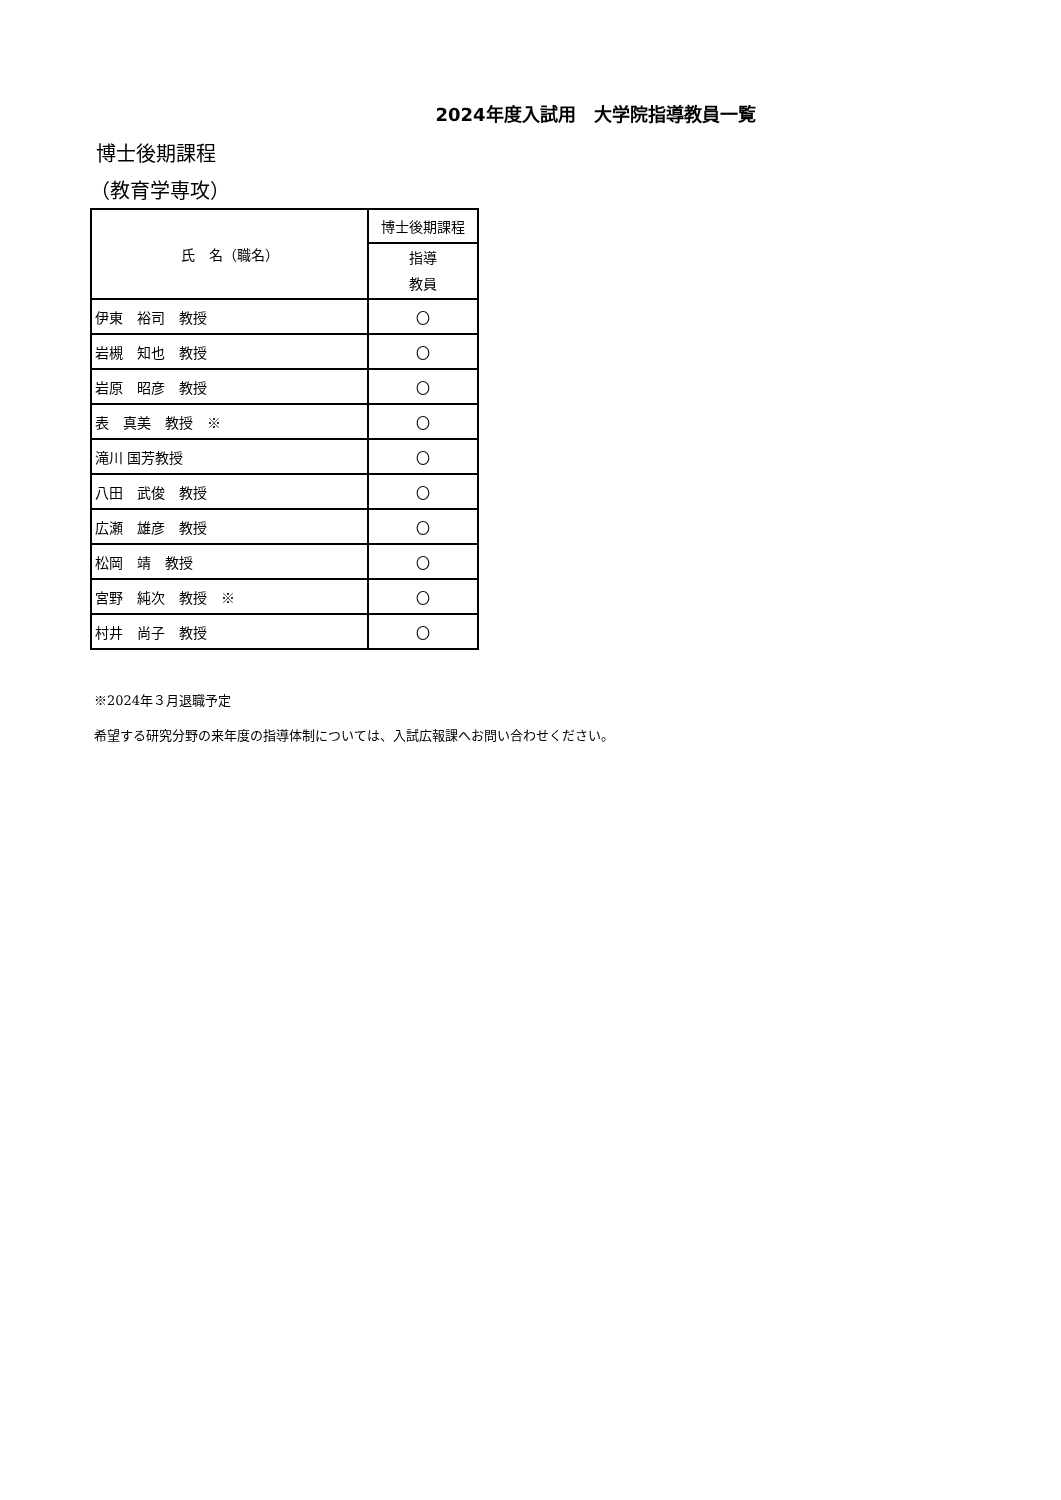2024年度入試用　大学院指導教員一覧
博士後期課程
（教育学専攻）
| 氏 名（職名） | 博士後期課程 |
| --- | --- |
| | 指導 教員 |
| 伊東 裕司 教授 | 〇 |
| 岩槻 知也 教授 | 〇 |
| 岩原 昭彦 教授 | 〇 |
| 表 真美 教授 ※ | 〇 |
| 滝川 国芳教授 | 〇 |
| 八田 武俊 教授 | 〇 |
| 広瀬 雄彦 教授 | 〇 |
| 松岡 靖 教授 | 〇 |
| 宮野 純次 教授 ※ | 〇 |
| 村井 尚子 教授 | 〇 |
※2024年３月退職予定
希望する研究分野の来年度の指導体制については、入試広報課へお問い合わせください。